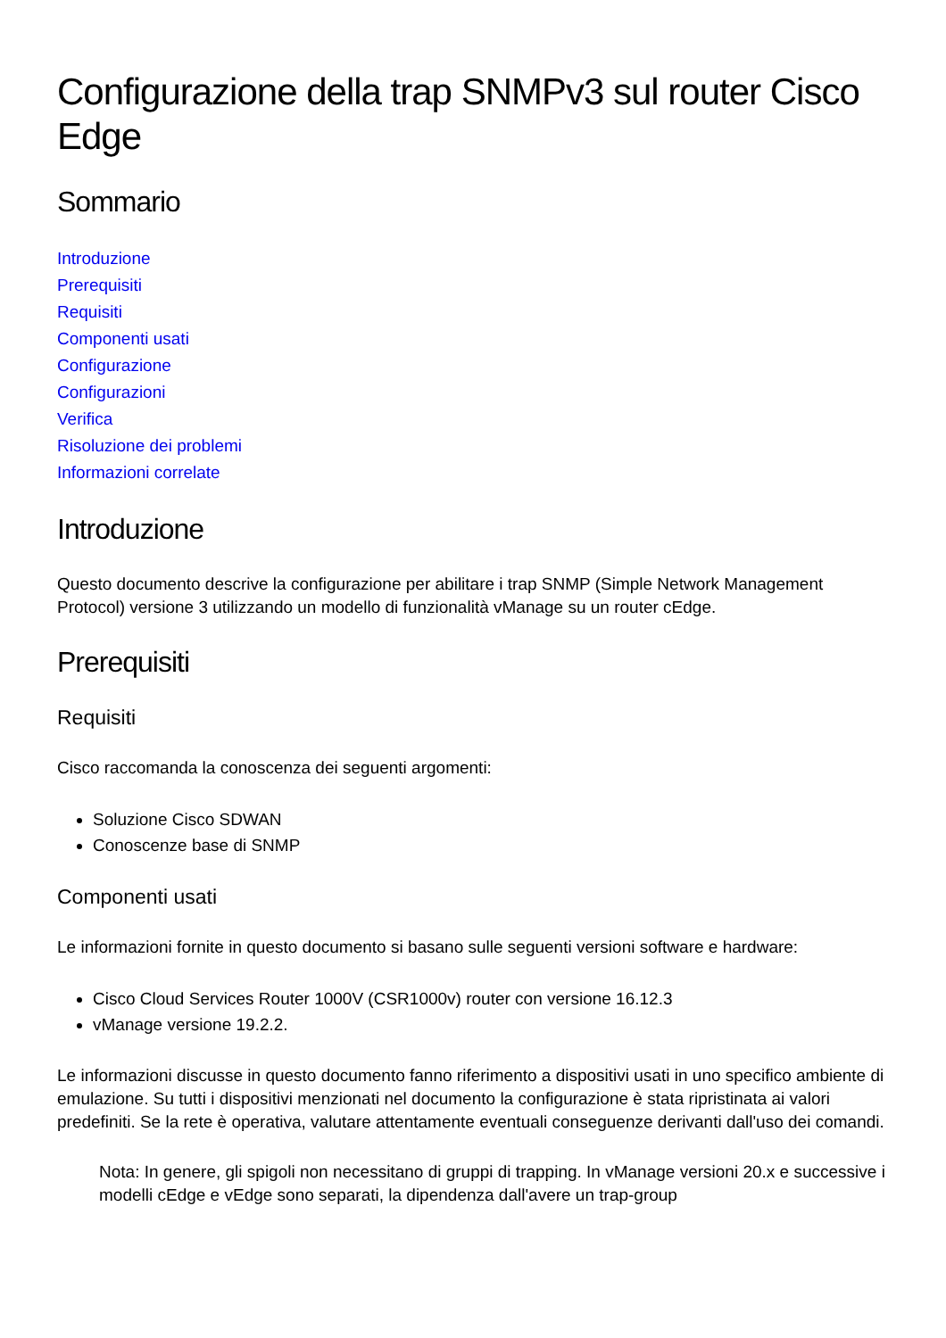Configurazione della trap SNMPv3 sul router Cisco Edge
Sommario
Introduzione
Prerequisiti
Requisiti
Componenti usati
Configurazione
Configurazioni
Verifica
Risoluzione dei problemi
Informazioni correlate
Introduzione
Questo documento descrive la configurazione per abilitare i trap SNMP (Simple Network Management Protocol) versione 3 utilizzando un modello di funzionalità vManage su un router cEdge.
Prerequisiti
Requisiti
Cisco raccomanda la conoscenza dei seguenti argomenti:
Soluzione Cisco SDWAN
Conoscenze base di SNMP
Componenti usati
Le informazioni fornite in questo documento si basano sulle seguenti versioni software e hardware:
Cisco Cloud Services Router 1000V (CSR1000v) router con versione 16.12.3
vManage versione 19.2.2.
Le informazioni discusse in questo documento fanno riferimento a dispositivi usati in uno specifico ambiente di emulazione. Su tutti i dispositivi menzionati nel documento la configurazione è stata ripristinata ai valori predefiniti. Se la rete è operativa, valutare attentamente eventuali conseguenze derivanti dall'uso dei comandi.
Nota: In genere, gli spigoli non necessitano di gruppi di trapping. In vManage versioni 20.x e successive i modelli cEdge e vEdge sono separati, la dipendenza dall'avere un trap-group